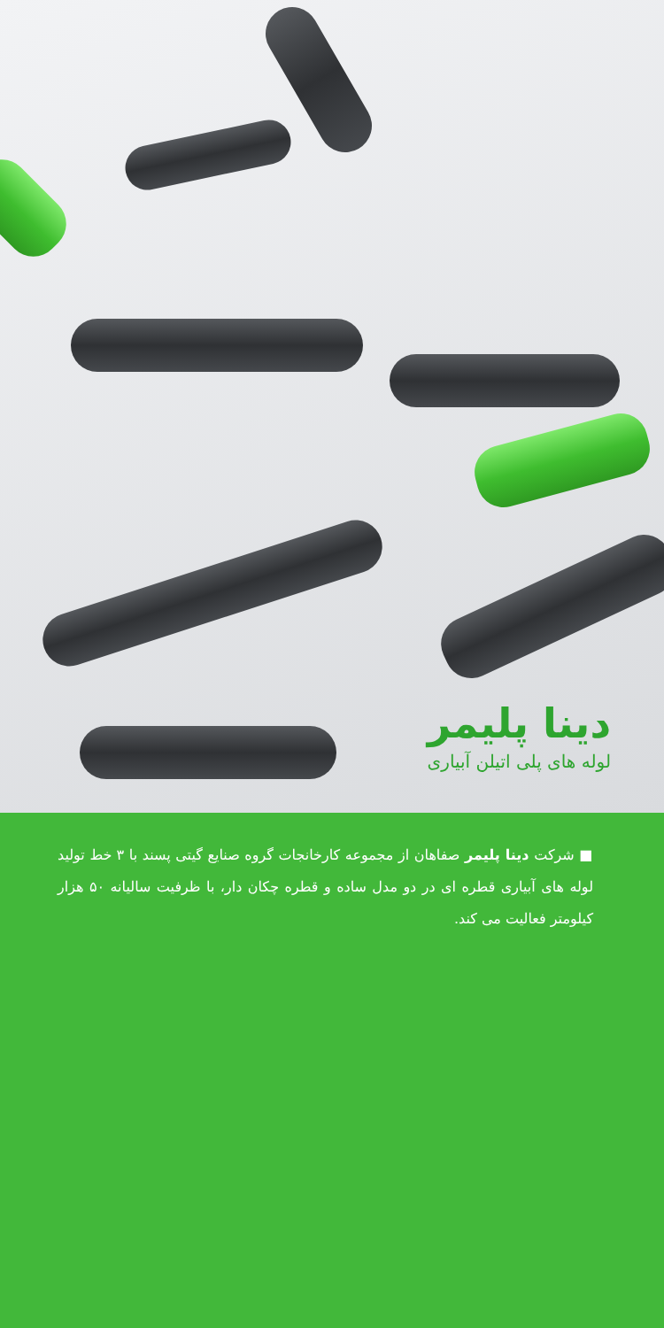دینا پلیمر
لوله های پلی اتیلن آبیاری
■ شرکت دینا پلیمر صفاهان از مجموعه کارخانجات گروه صنایع گیتی پسند با ۳ خط تولید لوله های آبیاری قطره ای در دو مدل ساده و قطره چکان دار، با ظرفیت سالیانه ۵۰ هزار کیلومتر فعالیت می کند.